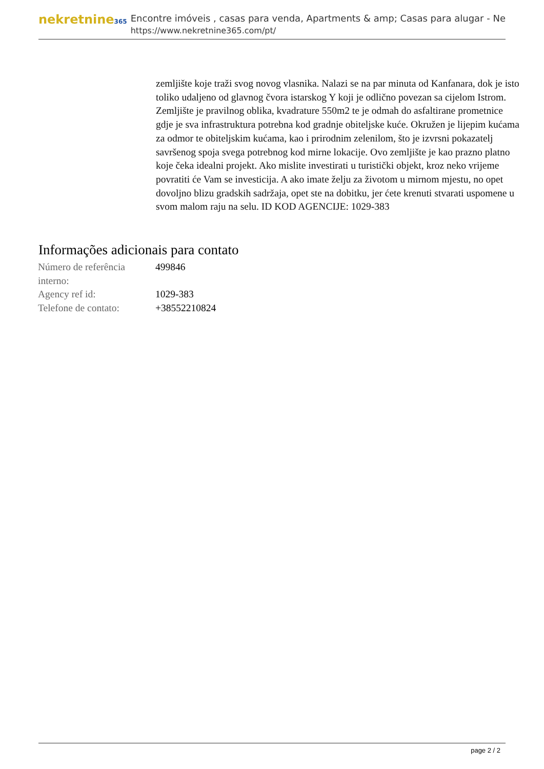nekretnine365
Encontre imóveis , casas para venda, Apartments & amp; Casas para alugar - Ne
https://www.nekretnine365.com/pt/
zemljište koje traži svog novog vlasnika. Nalazi se na par minuta od Kanfanara, dok je isto toliko udaljeno od glavnog čvora istarskog Y koji je odlično povezan sa cijelom Istrom. Zemljište je pravilnog oblika, kvadrature 550m2 te je odmah do asfaltirane prometnice gdje je sva infrastruktura potrebna kod gradnje obiteljske kuće. Okružen je lijepim kućama za odmor te obiteljskim kućama, kao i prirodnim zelenilom, što je izvrsni pokazatelj savršenog spoja svega potrebnog kod mirne lokacije. Ovo zemljište je kao prazno platno koje čeka idealni projekt. Ako mislite investirati u turistički objekt, kroz neko vrijeme povratiti će Vam se investicija. A ako imate želju za životom u mirnom mjestu, no opet dovoljno blizu gradskih sadržaja, opet ste na dobitku, jer ćete krenuti stvarati uspomene u svom malom raju na selu. ID KOD AGENCIJE: 1029-383
Informações adicionais para contato
| Número de referência interno: | 499846 |
| Agency ref id: | 1029-383 |
| Telefone de contato: | +38552210824 |
page 2 / 2